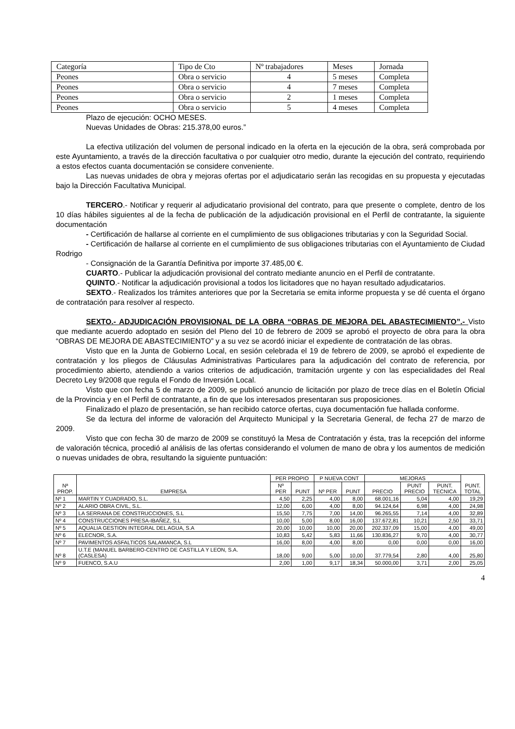| Categoría | Tipo de Cto | Nº trabajadores | Meses | Jornada |
| Peones | Obra o servicio | 4 | 5 meses | Completa |
| Peones | Obra o servicio | 4 | 7 meses | Completa |
| Peones | Obra o servicio | 2 | 1 meses | Completa |
| Peones | Obra o servicio | 5 | 4 meses | Completa |
Plazo de ejecución: OCHO MESES.
Nuevas Unidades de Obras: 215.378,00 euros.”
La efectiva utilización del volumen de personal indicado en la oferta en la ejecución de la obra, será comprobada por este Ayuntamiento, a través de la dirección facultativa o por cualquier otro medio, durante la ejecución del contrato, requiriendo a estos efectos cuanta documentación se considere conveniente.
Las nuevas unidades de obra y mejoras ofertas por el adjudicatario serán las recogidas en su propuesta y ejecutadas bajo la Dirección Facultativa Municipal.
TERCERO.- Notificar y requerir al adjudicatario provisional del contrato, para que presente o complete, dentro de los 10 días hábiles siguientes al de la fecha de publicación de la adjudicación provisional en el Perfil de contratante, la siguiente documentación
- Certificación de hallarse al corriente en el cumplimiento de sus obligaciones tributarias y con la Seguridad Social.
- Certificación de hallarse al corriente en el cumplimiento de sus obligaciones tributarias con el Ayuntamiento de Ciudad Rodrigo
- Consignación de la Garantía Definitiva por importe 37.485,00 €.
CUARTO.- Publicar la adjudicación provisional del contrato mediante anuncio en el Perfil de contratante.
QUINTO.- Notificar la adjudicación provisional a todos los licitadores que no hayan resultado adjudicatarios.
SEXTO.- Realizados los trámites anteriores que por la Secretaria se emita informe propuesta y se dé cuenta el órgano de contratación para resolver al respecto.
SEXTO.- ADJUDICACIÓN PROVISIONAL DE LA OBRA “OBRAS DE MEJORA DEL ABASTECIMIENTO”.- Visto que mediante acuerdo adoptado en sesión del Pleno del 10 de febrero de 2009 se aprobó el proyecto de obra para la obra “OBRAS DE MEJORA DE ABASTECIMIENTO” y a su vez se acordó iniciar el expediente de contratación de las obras.
Visto que en la Junta de Gobierno Local, en sesión celebrada el 19 de febrero de 2009, se aprobó el expediente de contratación y los pliegos de Cláusulas Administrativas Particulares para la adjudicación del contrato de referencia, por procedimiento abierto, atendiendo a varios criterios de adjudicación, tramitación urgente y con las especialidades del Real Decreto Ley 9/2008 que regula el Fondo de Inversión Local.
Visto que con fecha 5 de marzo de 2009, se publicó anuncio de licitación por plazo de trece días en el Boletín Oficial de la Provincia y en el Perfil de contratante, a fin de que los interesados presentaran sus proposiciones.
Finalizado el plazo de presentación, se han recibido catorce ofertas, cuya documentación fue hallada conforme.
Se da lectura del informe de valoración del Arquitecto Municipal y la Secretaria General, de fecha 27 de marzo de 2009.
Visto que con fecha 30 de marzo de 2009 se constituyó la Mesa de Contratación y ésta, tras la recepción del informe de valoración técnica, procedió al análisis de las ofertas considerando el volumen de mano de obra y los aumentos de medición o nuevas unidades de obra, resultando la siguiente puntuación:
| Nª PROP. | EMPRESA | PER PROPIO | | P NUEVA CONT | | MEJORAS | | | PUNT. TOTAL |
| --- | --- | --- | --- | --- | --- | --- | --- | --- | --- |
| | | Nº PER | PUNT | Nº PER | PUNT | PRECIO | PUNT PRECIO | PUNT. TECNICA | |
| Nº 1 | MARTIN Y CUADRADO, S.L. | 4,50 | 2,25 | 4,00 | 8,00 | 68.001,16 | 5,04 | 4,00 | 19,29 |
| Nº 2 | ALARIO OBRA CIVIL, S.L. | 12,00 | 6,00 | 4,00 | 8,00 | 94.124,64 | 6,98 | 4,00 | 24,98 |
| Nº 3 | LA SERRANA DE CONSTRUCCIONES, S.L | 15,50 | 7,75 | 7,00 | 14,00 | 96.265,55 | 7,14 | 4,00 | 32,89 |
| Nº 4 | CONSTRUCCIONES PRESA-IBAÑEZ, S.L | 10,00 | 5,00 | 8,00 | 16,00 | 137.672,81 | 10,21 | 2,50 | 33,71 |
| Nº 5 | AQUALIA GESTION INTEGRAL DEL AGUA, S.A | 20,00 | 10,00 | 10,00 | 20,00 | 202.337,09 | 15,00 | 4,00 | 49,00 |
| Nº 6 | ELECNOR, S.A. | 10,83 | 5,42 | 5,83 | 11,66 | 130.836,27 | 9,70 | 4,00 | 30,77 |
| Nº 7 | PAVIMENTOS ASFALTICOS SALAMANCA, S.L | 16,00 | 8,00 | 4,00 | 8,00 | 0,00 | 0,00 | 0,00 | 16,00 |
| Nº 8 | U.T.E (MANUEL BARBERO-CENTRO DE CASTILLA Y LEON, S.A. (CASLESA) | 18,00 | 9,00 | 5,00 | 10,00 | 37.779,54 | 2,80 | 4,00 | 25,80 |
| Nº 9 | FUENCO, S.A.U | 2,00 | 1,00 | 9,17 | 18,34 | 50.000,00 | 3,71 | 2,00 | 25,05 |
4